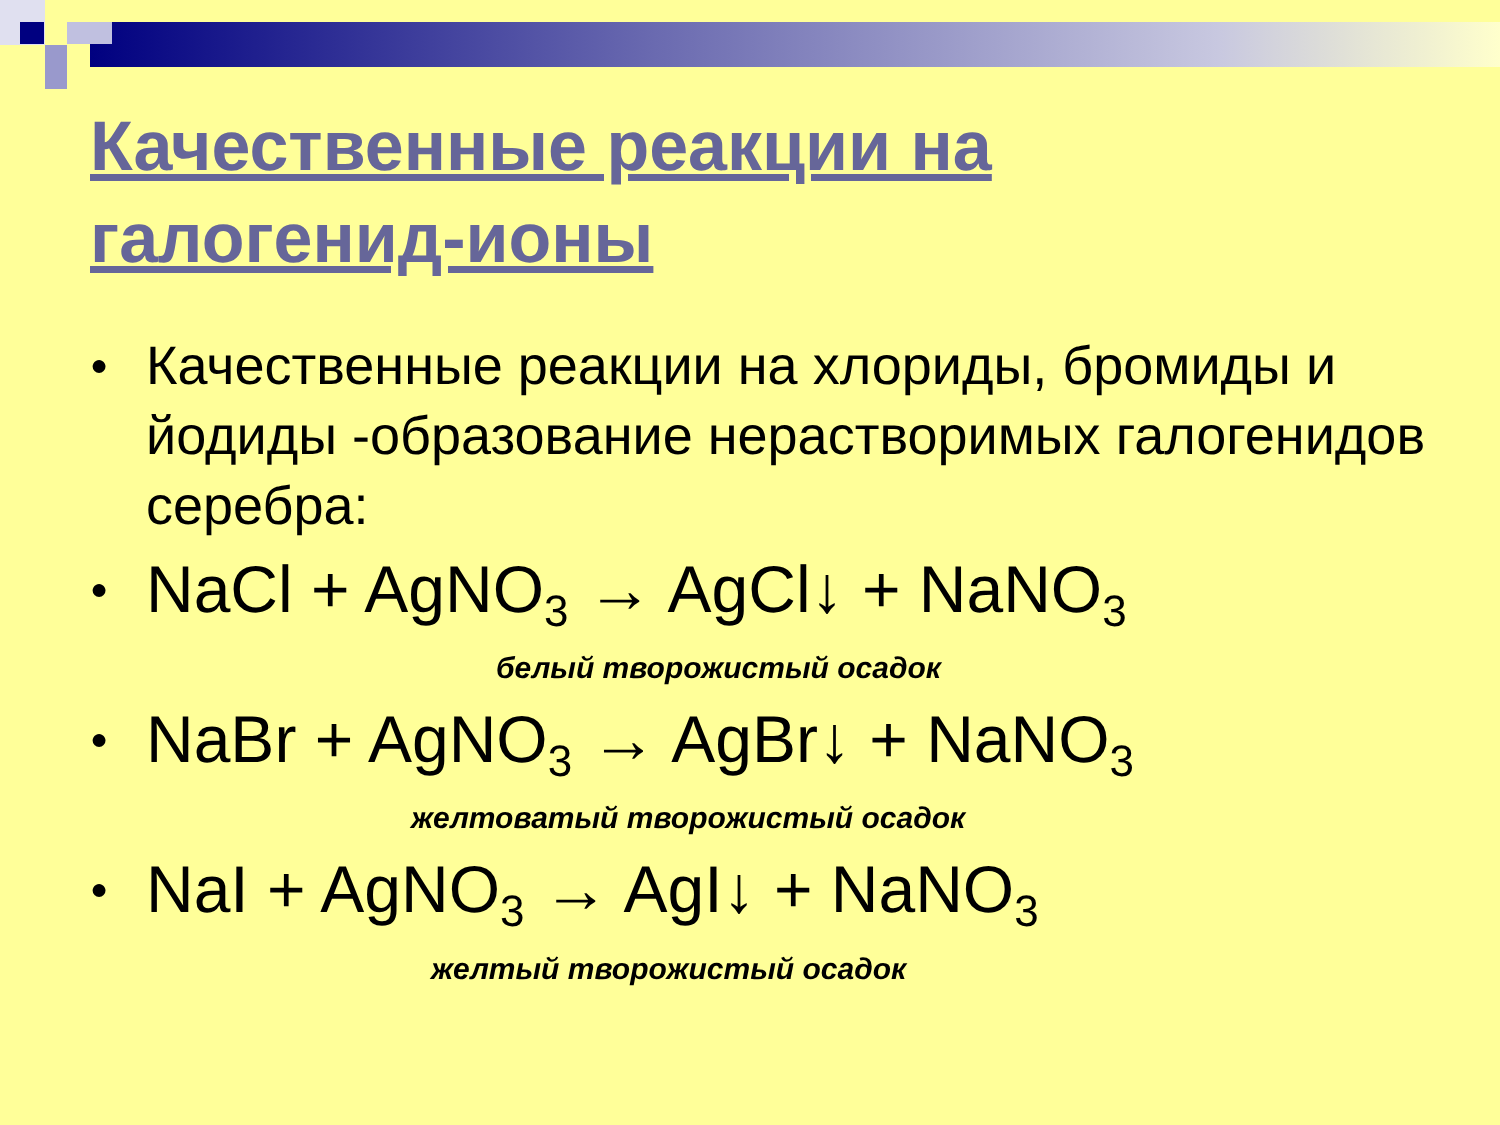Качественные реакции на
галогенид-ионы
● Качественные реакции на хлориды, бромиды и йодиды -образование нерастворимых галогенидов серебра:
● NaCl + AgNO<sub>3</sub> → AgCl↓ + NaNO<sub>3</sub>
белый творожистый осадок
● NaBr + AgNO<sub>3</sub> → AgBr↓ + NaNO<sub>3</sub>
желтоватый творожистый осадок
● NaI + AgNO<sub>3</sub> → AgI↓ + NaNO<sub>3</sub>
желтый творожистый осадок